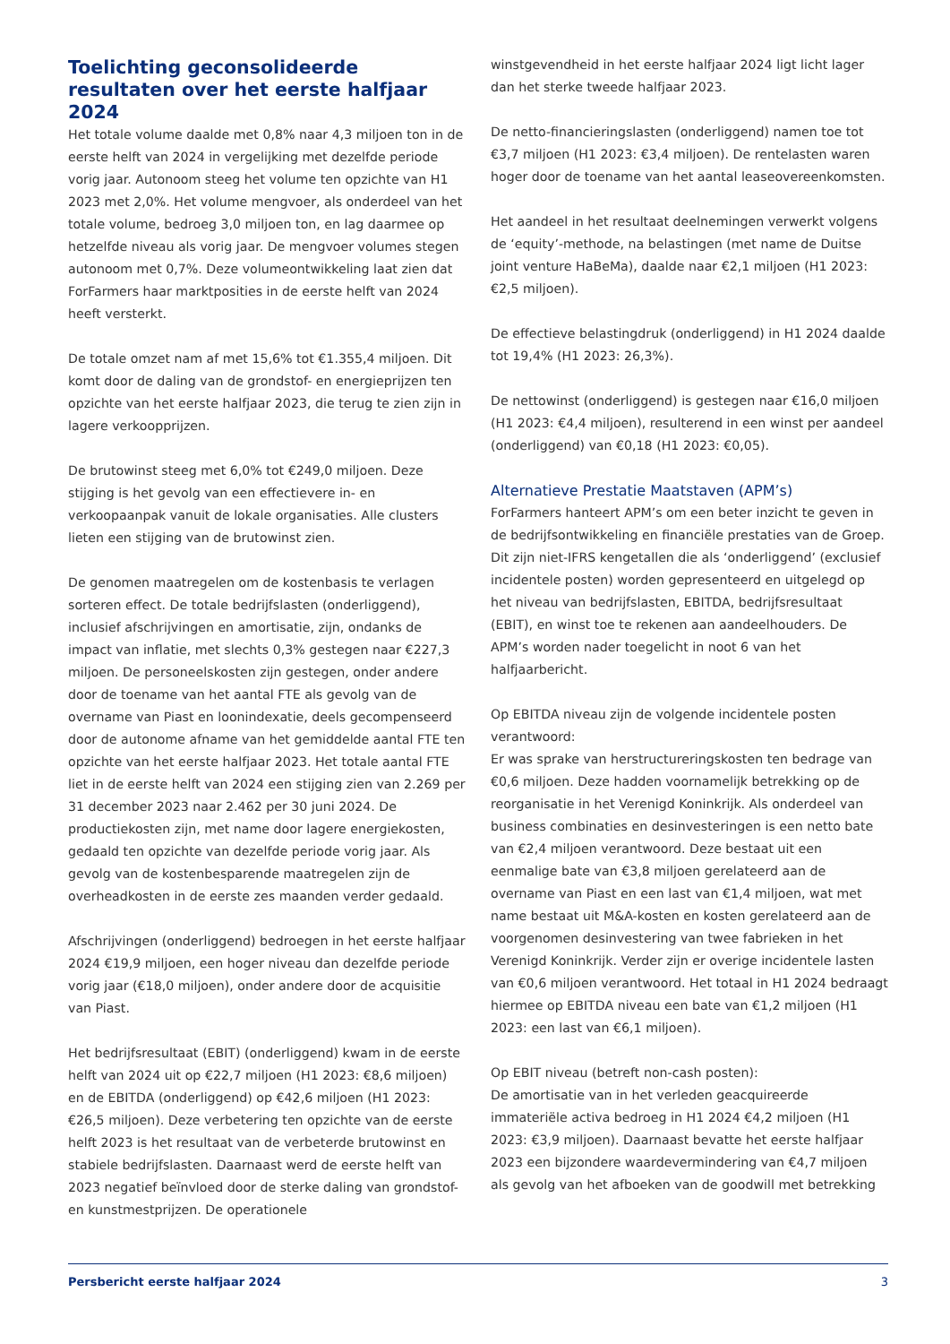Toelichting geconsolideerde resultaten over het eerste halfjaar 2024
Het totale volume daalde met 0,8% naar 4,3 miljoen ton in de eerste helft van 2024 in vergelijking met dezelfde periode vorig jaar. Autonoom steeg het volume ten opzichte van H1 2023 met 2,0%. Het volume mengvoer, als onderdeel van het totale volume, bedroeg 3,0 miljoen ton, en lag daarmee op hetzelfde niveau als vorig jaar. De mengvoer volumes stegen autonoom met 0,7%. Deze volumeontwikkeling laat zien dat ForFarmers haar marktposities in de eerste helft van 2024 heeft versterkt.
De totale omzet nam af met 15,6% tot €1.355,4 miljoen. Dit komt door de daling van de grondstof- en energieprijzen ten opzichte van het eerste halfjaar 2023, die terug te zien zijn in lagere verkoopprijzen.
De brutowinst steeg met 6,0% tot €249,0 miljoen. Deze stijging is het gevolg van een effectievere in- en verkoopaanpak vanuit de lokale organisaties. Alle clusters lieten een stijging van de brutowinst zien.
De genomen maatregelen om de kostenbasis te verlagen sorteren effect. De totale bedrijfslasten (onderliggend), inclusief afschrijvingen en amortisatie, zijn, ondanks de impact van inflatie, met slechts 0,3% gestegen naar €227,3 miljoen. De personeelskosten zijn gestegen, onder andere door de toename van het aantal FTE als gevolg van de overname van Piast en loonindexatie, deels gecompenseerd door de autonome afname van het gemiddelde aantal FTE ten opzichte van het eerste halfjaar 2023. Het totale aantal FTE liet in de eerste helft van 2024 een stijging zien van 2.269 per 31 december 2023 naar 2.462 per 30 juni 2024. De productiekosten zijn, met name door lagere energiekosten, gedaald ten opzichte van dezelfde periode vorig jaar. Als gevolg van de kostenbesparende maatregelen zijn de overheadkosten in de eerste zes maanden verder gedaald.
Afschrijvingen (onderliggend) bedroegen in het eerste halfjaar 2024 €19,9 miljoen, een hoger niveau dan dezelfde periode vorig jaar (€18,0 miljoen), onder andere door de acquisitie van Piast.
Het bedrijfsresultaat (EBIT) (onderliggend) kwam in de eerste helft van 2024 uit op €22,7 miljoen (H1 2023: €8,6 miljoen) en de EBITDA (onderliggend) op €42,6 miljoen (H1 2023: €26,5 miljoen). Deze verbetering ten opzichte van de eerste helft 2023 is het resultaat van de verbeterde brutowinst en stabiele bedrijfslasten. Daarnaast werd de eerste helft van 2023 negatief beïnvloed door de sterke daling van grondstof- en kunstmestprijzen. De operationele
winstgevendheid in het eerste halfjaar 2024 ligt licht lager dan het sterke tweede halfjaar 2023.
De netto-financieringslasten (onderliggend) namen toe tot €3,7 miljoen (H1 2023: €3,4 miljoen). De rentelasten waren hoger door de toename van het aantal leaseovereenkomsten.
Het aandeel in het resultaat deelnemingen verwerkt volgens de ‘equity’-methode, na belastingen (met name de Duitse joint venture HaBeMa), daalde naar €2,1 miljoen (H1 2023: €2,5 miljoen).
De effectieve belastingdruk (onderliggend) in H1 2024 daalde tot 19,4% (H1 2023: 26,3%).
De nettowinst (onderliggend) is gestegen naar €16,0 miljoen (H1 2023: €4,4 miljoen), resulterend in een winst per aandeel (onderliggend) van €0,18 (H1 2023: €0,05).
Alternatieve Prestatie Maatstaven (APM’s)
ForFarmers hanteert APM’s om een beter inzicht te geven in de bedrijfsontwikkeling en financiële prestaties van de Groep. Dit zijn niet-IFRS kengetallen die als ‘onderliggend’ (exclusief incidentele posten) worden gepresenteerd en uitgelegd op het niveau van bedrijfslasten, EBITDA, bedrijfsresultaat (EBIT), en winst toe te rekenen aan aandeelhouders. De APM’s worden nader toegelicht in noot 6 van het halfjaarbericht.
Op EBITDA niveau zijn de volgende incidentele posten verantwoord:
Er was sprake van herstructureringskosten ten bedrage van €0,6 miljoen. Deze hadden voornamelijk betrekking op de reorganisatie in het Verenigd Koninkrijk. Als onderdeel van business combinaties en desinvesteringen is een netto bate van €2,4 miljoen verantwoord. Deze bestaat uit een eenmalige bate van €3,8 miljoen gerelateerd aan de overname van Piast en een last van €1,4 miljoen, wat met name bestaat uit M&A-kosten en kosten gerelateerd aan de voorgenomen desinvestering van twee fabrieken in het Verenigd Koninkrijk. Verder zijn er overige incidentele lasten van €0,6 miljoen verantwoord. Het totaal in H1 2024 bedraagt hiermee op EBITDA niveau een bate van €1,2 miljoen (H1 2023: een last van €6,1 miljoen).
Op EBIT niveau (betreft non-cash posten):
De amortisatie van in het verleden geacquireerde immateriële activa bedroeg in H1 2024 €4,2 miljoen (H1 2023: €3,9 miljoen). Daarnaast bevatte het eerste halfjaar 2023 een bijzondere waardevermindering van €4,7 miljoen als gevolg van het afboeken van de goodwill met betrekking
Persbericht eerste halfjaar 2024 3